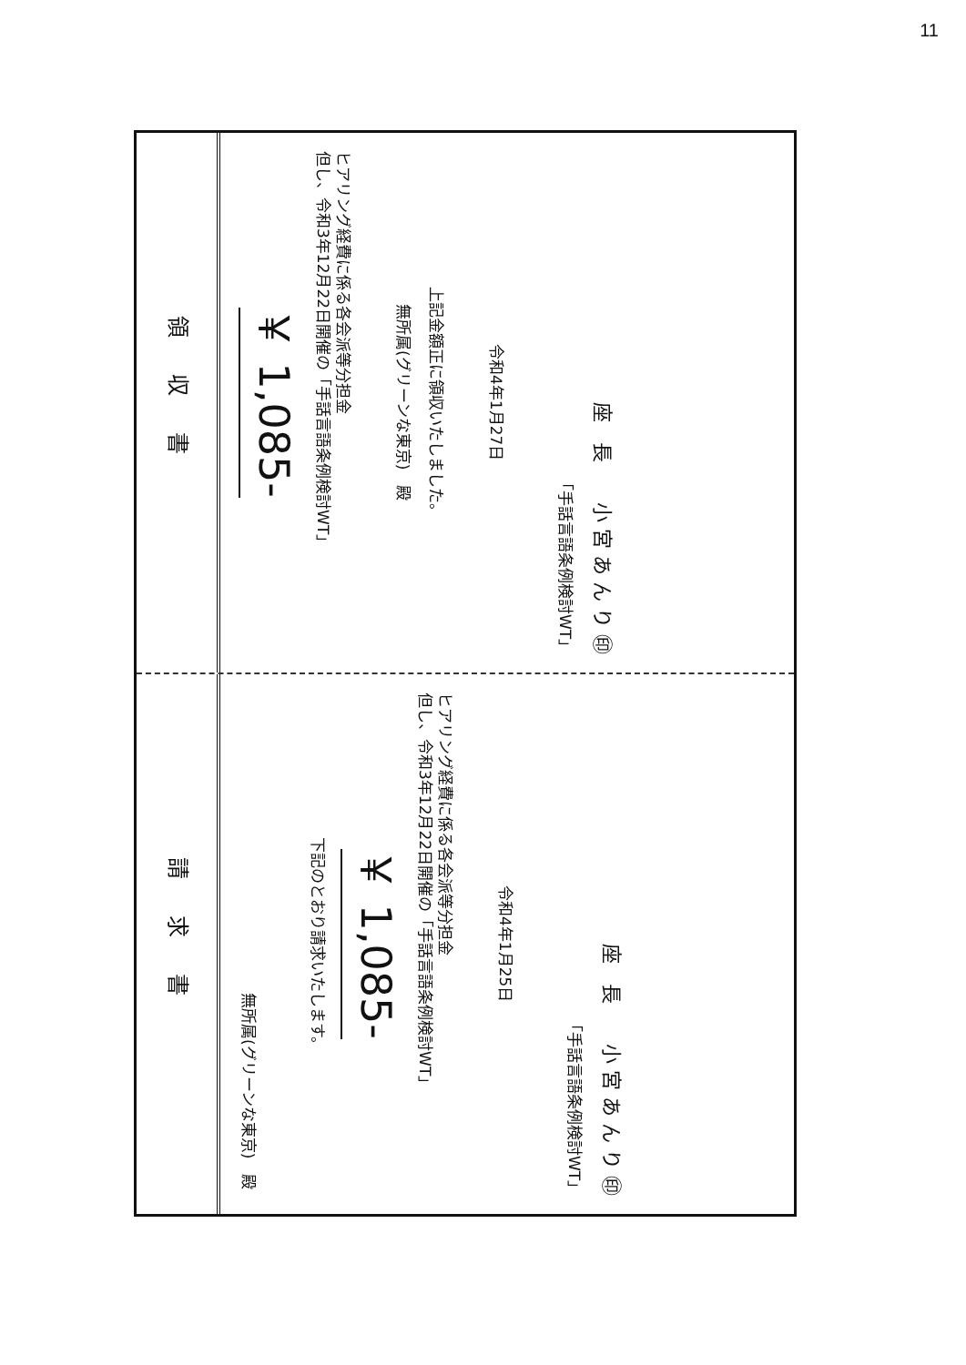11
請求書
無所属(グリーンな東京)　殿
下記のとおり請求いたします。
￥ 1,085-
但し、令和3年12月22日開催の「手話言語条例検討WT」
ヒアリング経費に係る各会派等分担金
令和4年1月25日
「手話言語条例検討WT」
座　長　　小 宮 あ ん り ㊞
領収書
￥ 1,085-
但し、令和3年12月22日開催の「手話言語条例検討WT」
ヒアリング経費に係る各会派等分担金
無所属(グリーンな東京)　殿
上記金額正に領収いたしました。
令和4年1月27日
「手話言語条例検討WT」
座　長　　小 宮 あ ん り ㊞